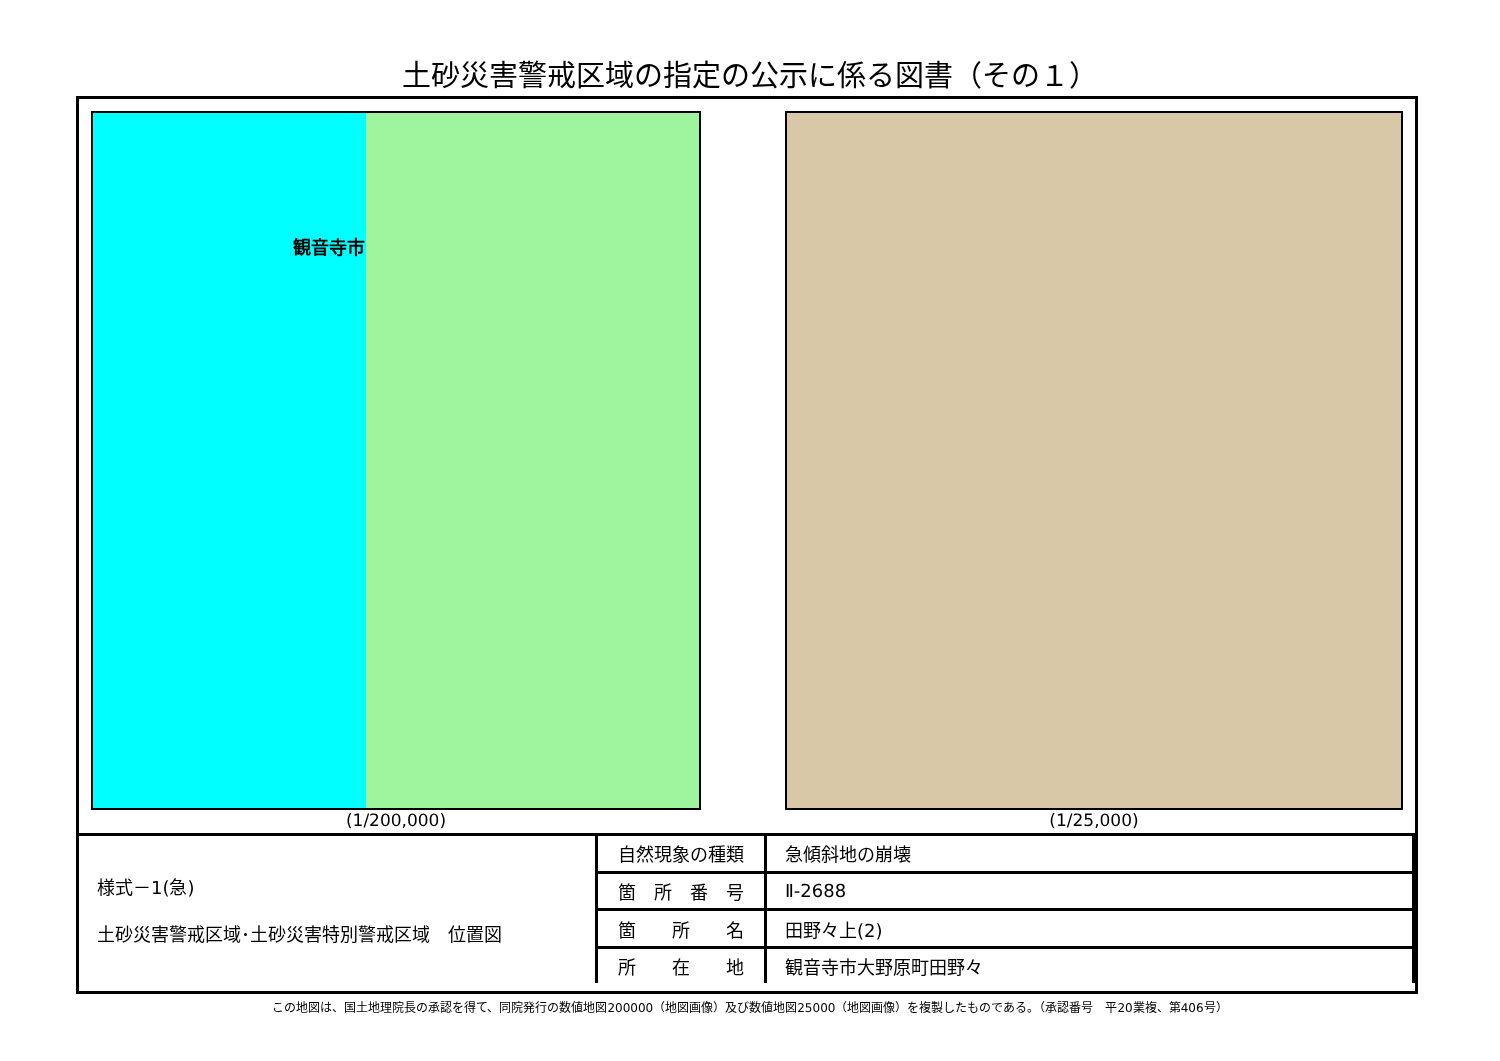土砂災害警戒区域の指定の公示に係る図書（その１）
観音寺市
(1/200,000)
(1/25,000)
| 様式－1(急) 土砂災害警戒区域･土砂災害特別警戒区域 位置図 | 自然現象の種類 | 急傾斜地の崩壊 |
| | 箇 所 番 号 | Ⅱ-2688 |
| | 箇 所 名 | 田野々上(2) |
| | 所 在 地 | 観音寺市大野原町田野々 |
この地図は、国土地理院長の承認を得て、同院発行の数値地図200000（地図画像）及び数値地図25000（地図画像）を複製したものである。（承認番号　平20業複、第406号）